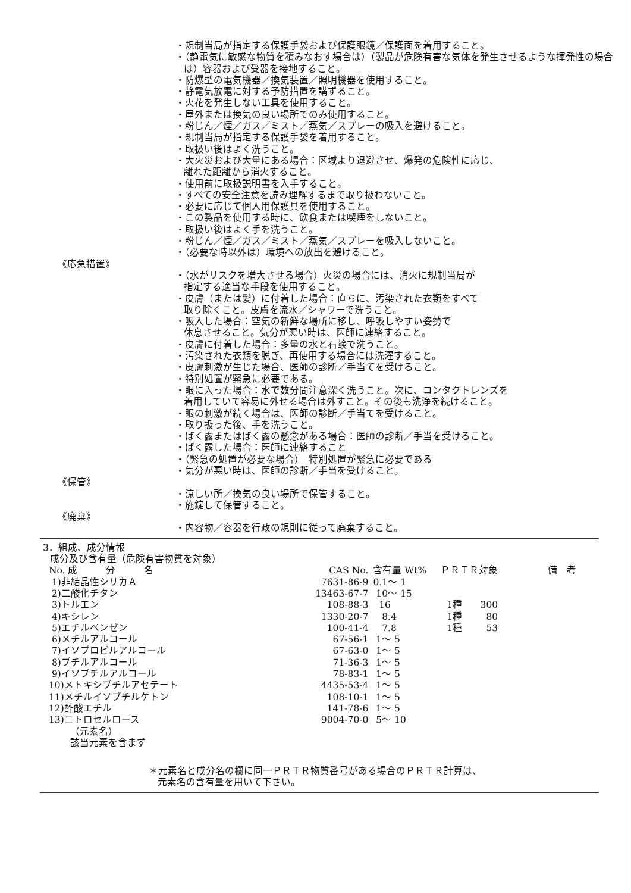・規制当局が指定する保護手袋および保護眼鏡／保護面を着用すること。
・（静電気に敏感な物質を積みなおす場合は）（製品が危険有害な気体を発生させるような揮発性の場合は）容器および受器を接地すること。
・防爆型の電気機器／換気装置／照明機器を使用すること。
・静電気放電に対する予防措置を講ずること。
・火花を発生しない工具を使用すること。
・屋外または換気の良い場所でのみ使用すること。
・粉じん／煙／ガス／ミスト／蒸気／スプレーの吸入を避けること。
・規制当局が指定する保護手袋を着用すること。
・取扱い後はよく洗うこと。
・大火災および大量にある場合：区域より退避させ、爆発の危険性に応じ、
離れた距離から消火すること。
・使用前に取扱説明書を入手すること。
・すべての安全注意を読み理解するまで取り扱わないこと。
・必要に応じて個人用保護具を使用すること。
・この製品を使用する時に、飲食または喫煙をしないこと。
・取扱い後はよく手を洗うこと。
・粉じん／煙／ガス／ミスト／蒸気／スプレーを吸入しないこと。
・（必要な時以外は）環境への放出を避けること。
《応急措置》
・（水がリスクを増大させる場合）火災の場合には、消火に規制当局が
指定する適当な手段を使用すること。
・皮膚（または髪）に付着した場合：直ちに、汚染された衣類をすべて
取り除くこと。皮膚を流水／シャワーで洗うこと。
・吸入した場合：空気の新鮮な場所に移し、呼吸しやすい姿勢で
休息させること。気分が悪い時は、医師に連絡すること。
・皮膚に付着した場合：多量の水と石鹸で洗うこと。
・汚染された衣類を脱ぎ、再使用する場合には洗濯すること。
・皮膚刺激が生じた場合、医師の診断／手当てを受けること。
・特別処置が緊急に必要である。
・眼に入った場合：水で数分間注意深く洗うこと。次に、コンタクトレンズを
着用していて容易に外せる場合は外すこと。その後も洗浄を続けること。
・眼の刺激が続く場合は、医師の診断／手当てを受けること。
・取り扱った後、手を洗うこと。
・ばく露またはばく露の懸念がある場合：医師の診断／手当を受けること。
・ばく露した場合：医師に連絡すること
・（緊急の処置が必要な場合）　特別処置が緊急に必要である
・気分が悪い時は、医師の診断／手当を受けること。
《保管》
・涼しい所／換気の良い場所で保管すること。
・施錠して保管すること。
《廃棄》
・内容物／容器を行政の規則に従って廃棄すること。
3．組成、成分情報
成分及び含有量（危険有害物質を対象）
| No. 成 分 名 | CAS No. | 含有量 Wt% | ＰＲＴＲ対象 | | 備 考 |
| --- | --- | --- | --- | --- | --- |
| 1)非結晶性シリカＡ | 7631-86-9 | 0.1～ 1 | | | |
| 2)二酸化チタン | 13463-67-7 | 10～ 15 | | | |
| 3)トルエン | 108-88-3 | 16 | 1種 | 300 | |
| 4)キシレン | 1330-20-7 | 8.4 | 1種 | 80 | |
| 5)エチルベンゼン | 100-41-4 | 7.8 | 1種 | 53 | |
| 6)メチルアルコール | 67-56-1 | 1～ 5 | | | |
| 7)イソプロピルアルコール | 67-63-0 | 1～ 5 | | | |
| 8)ブチルアルコール | 71-36-3 | 1～ 5 | | | |
| 9)イソブチルアルコール | 78-83-1 | 1～ 5 | | | |
| 10)メトキシブチルアセテート | 4435-53-4 | 1～ 5 | | | |
| 11)メチルイソブチルケトン | 108-10-1 | 1～ 5 | | | |
| 12)酢酸エチル | 141-78-6 | 1～ 5 | | | |
| 13)ニトロセルロース | 9004-70-0 | 5～ 10 | | | |
（元素名）
該当元素を含まず
＊元素名と成分名の欄に同一ＰＲＴＲ物質番号がある場合のＰＲＴＲ計算は、
元素名の含有量を用いて下さい。